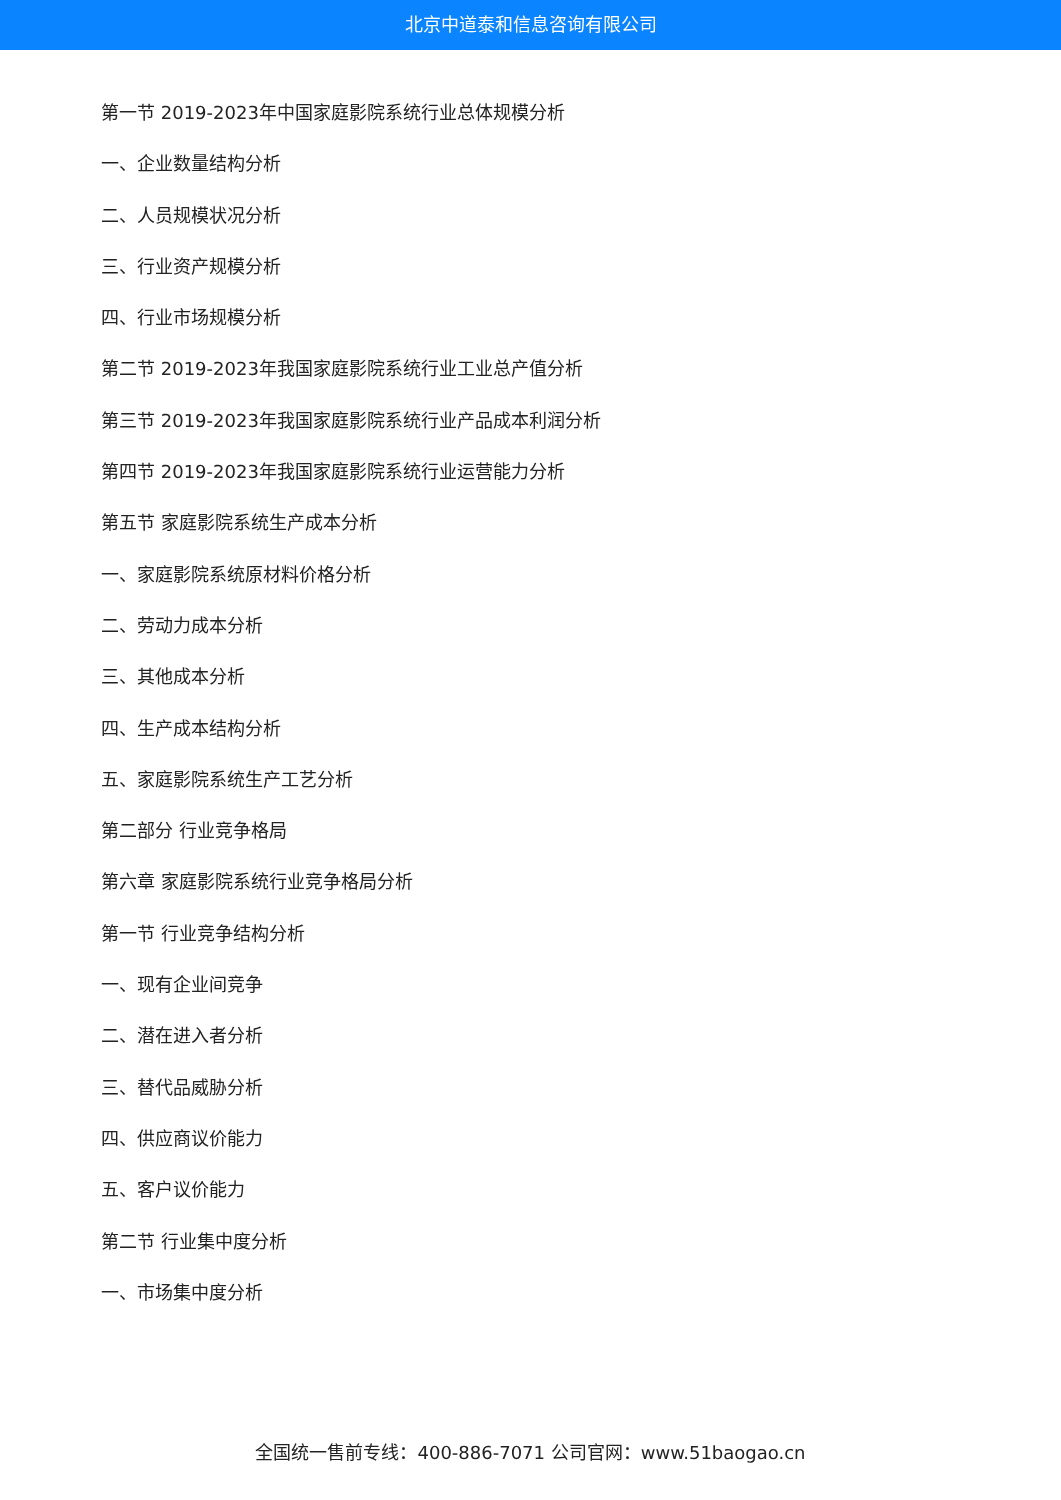北京中道泰和信息咨询有限公司
第一节 2019-2023年中国家庭影院系统行业总体规模分析
一、企业数量结构分析
二、人员规模状况分析
三、行业资产规模分析
四、行业市场规模分析
第二节 2019-2023年我国家庭影院系统行业工业总产值分析
第三节 2019-2023年我国家庭影院系统行业产品成本利润分析
第四节 2019-2023年我国家庭影院系统行业运营能力分析
第五节 家庭影院系统生产成本分析
一、家庭影院系统原材料价格分析
二、劳动力成本分析
三、其他成本分析
四、生产成本结构分析
五、家庭影院系统生产工艺分析
第二部分 行业竞争格局
第六章 家庭影院系统行业竞争格局分析
第一节 行业竞争结构分析
一、现有企业间竞争
二、潜在进入者分析
三、替代品威胁分析
四、供应商议价能力
五、客户议价能力
第二节 行业集中度分析
一、市场集中度分析
全国统一售前专线：400-886-7071 公司官网：www.51baogao.cn